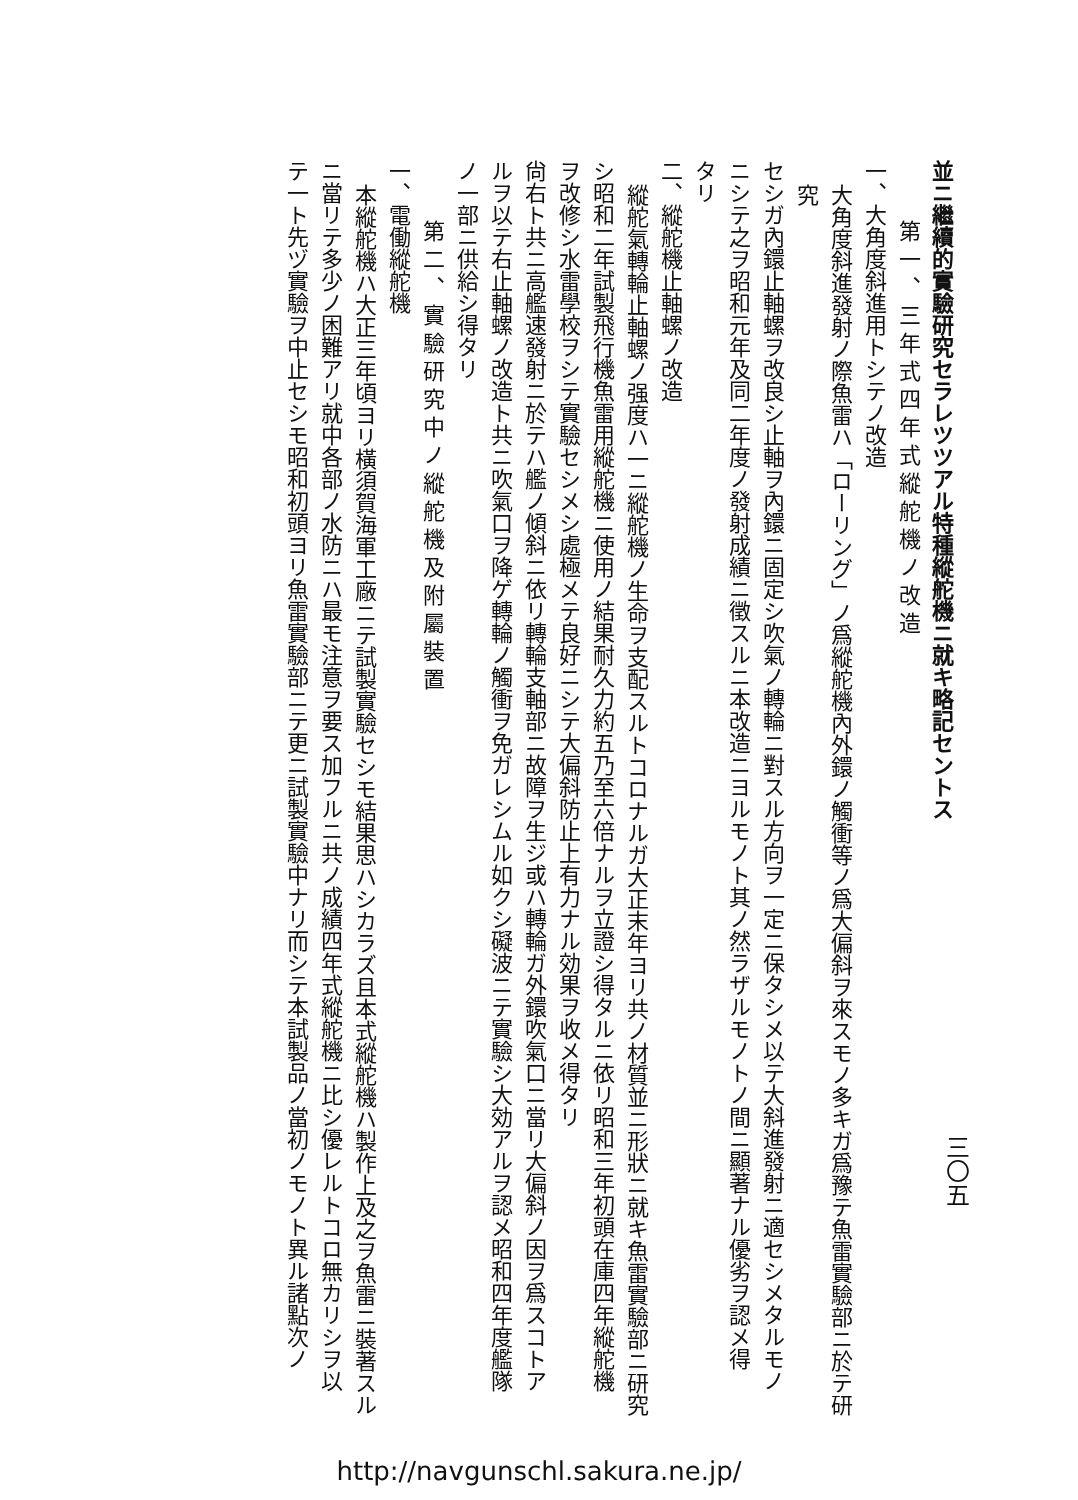三〇五
並ニ繼續的實驗研究セラレツツアル特種縱舵機ニ就キ略記セントス
第一、三年式四年式縱舵機ノ改造
一、大角度斜進用トシテノ改造
大角度斜進發射ノ際魚雷ハ「ローリング」ノ爲縱舵機內外鐶ノ觸衝等ノ爲大偏斜ヲ來スモノ多キガ爲豫テ魚雷實驗部ニ於テ研究
セシガ內鐶止軸螺ヲ改良シ止軸ヲ內鐶ニ固定シ吹氣ノ轉輪ニ對スル方向ヲ一定ニ保タシメ以テ大斜進發射ニ適セシメタルモノ
ニシテ之ヲ昭和元年及同二年度ノ發射成績ニ徵スルニ本改造ニヨルモノト其ノ然ラザルモノトノ間ニ顯著ナル優劣ヲ認メ得
タリ
二、縱舵機止軸螺ノ改造
縱舵氣轉輪止軸螺ノ强度ハ一ニ縱舵機ノ生命ヲ支配スルトコロナルガ大正末年ヨリ共ノ材質並ニ形狀ニ就キ魚雷實驗部ニ研究
シ昭和二年試製飛行機魚雷用縱舵機ニ使用ノ結果耐久力約五乃至六倍ナルヲ立證シ得タルニ依リ昭和三年初頭在庫四年縱舵機
ヲ改修シ水雷學校ヲシテ實驗セシメシ處極メテ良好ニシテ大偏斜防止上有力ナル効果ヲ收メ得タリ
尙右ト共ニ高艦速發射ニ於テハ艦ノ傾斜ニ依リ轉輪支軸部ニ故障ヲ生ジ或ハ轉輪ガ外鐶吹氣口ニ當リ大偏斜ノ因ヲ爲スコトア
ルヲ以テ右止軸螺ノ改造ト共ニ吹氣口ヲ降ゲ轉輪ノ觸衝ヲ免ガレシムル如クシ礙波ニテ實驗シ大効アルヲ認メ昭和四年度艦隊
ノ一部ニ供給シ得タリ
第二、實驗研究中ノ縱舵機及附屬裝置
一、電働縱舵機
本縱舵機ハ大正三年頃ヨリ橫須賀海軍工廠ニテ試製實驗セシモ結果思ハシカラズ且本式縱舵機ハ製作上及之ヲ魚雷ニ裝著スル
ニ當リテ多少ノ困難アリ就中各部ノ水防ニハ最モ注意ヲ要ス加フルニ共ノ成績四年式縱舵機ニ比シ優レルトコロ無カリシヲ以
テ一ト先ヅ實驗ヲ中止セシモ昭和初頭ヨリ魚雷實驗部ニテ更ニ試製實驗中ナリ而シテ本試製品ノ當初ノモノト異ル諸點次ノ
http://navgunschl.sakura.ne.jp/